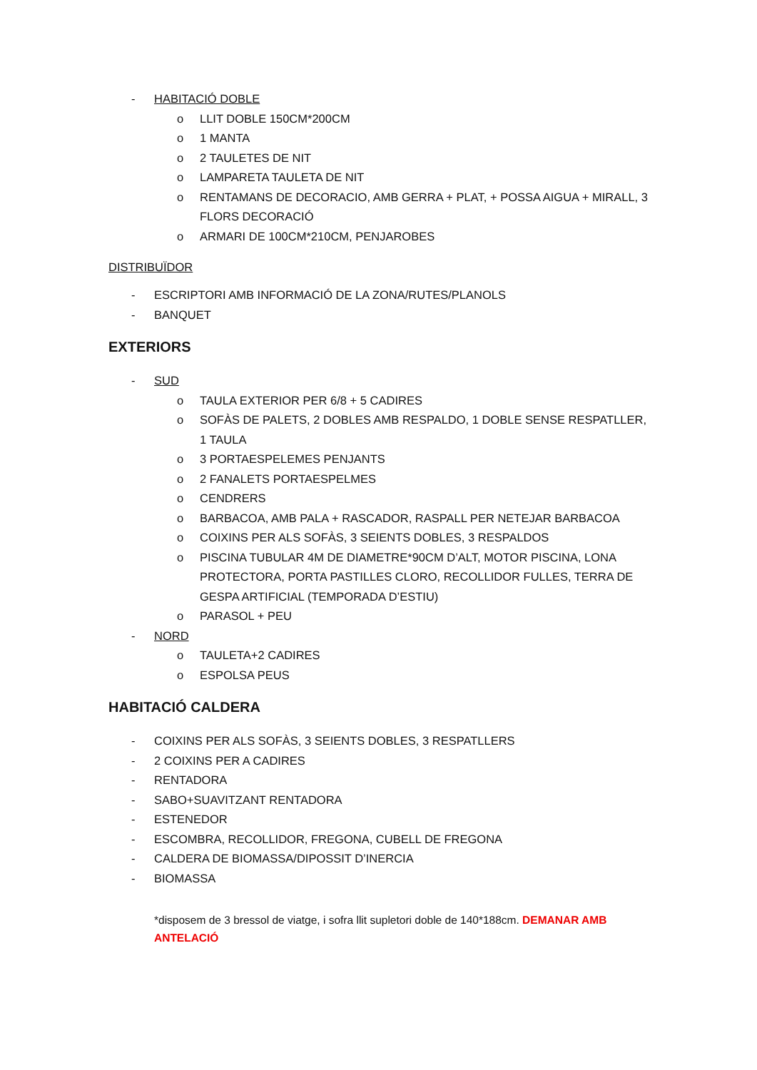- HABITACIÓ DOBLE
o LLIT DOBLE 150CM*200CM
o 1 MANTA
o 2 TAULETES DE NIT
o LAMPARETA TAULETA DE NIT
o RENTAMANS DE DECORACIO, AMB GERRA + PLAT, + POSSA AIGUA + MIRALL, 3 FLORS DECORACIÓ
o ARMARI DE 100CM*210CM, PENJAROBES
DISTRIBUÏDOR
- ESCRIPTORI AMB INFORMACIÓ DE LA ZONA/RUTES/PLANOLS
- BANQUET
EXTERIORS
- SUD
o TAULA EXTERIOR PER 6/8 + 5 CADIRES
o SOFÀS DE PALETS, 2 DOBLES AMB RESPALDO, 1 DOBLE SENSE RESPATLLER, 1 TAULA
o 3 PORTAESPELEMES PENJANTS
o 2 FANALETS PORTAESPELMES
o CENDRERS
o BARBACOA, AMB PALA + RASCADOR, RASPALL PER NETEJAR BARBACOA
o COIXINS PER ALS SOFÀS, 3 SEIENTS DOBLES, 3 RESPALDOS
o PISCINA TUBULAR 4M DE DIAMETRE*90CM D’ALT, MOTOR PISCINA, LONA PROTECTORA, PORTA PASTILLES CLORO, RECOLLIDOR FULLES, TERRA DE GESPA ARTIFICIAL (TEMPORADA D’ESTIU)
o PARASOL + PEU
- NORD
o TAULETA+2 CADIRES
o ESPOLSA PEUS
HABITACIÓ CALDERA
- COIXINS PER ALS SOFÀS, 3 SEIENTS DOBLES, 3 RESPATLLERS
- 2 COIXINS PER A CADIRES
- RENTADORA
- SABO+SUAVITZANT RENTADORA
- ESTENEDOR
- ESCOMBRA, RECOLLIDOR, FREGONA, CUBELL DE FREGONA
- CALDERA DE BIOMASSA/DIPOSSIT D’INERCIA
- BIOMASSA
*disposem de 3 bressol de viatge, i sofra llit supletori doble de 140*188cm. DEMANAR AMB ANTELACIÓ